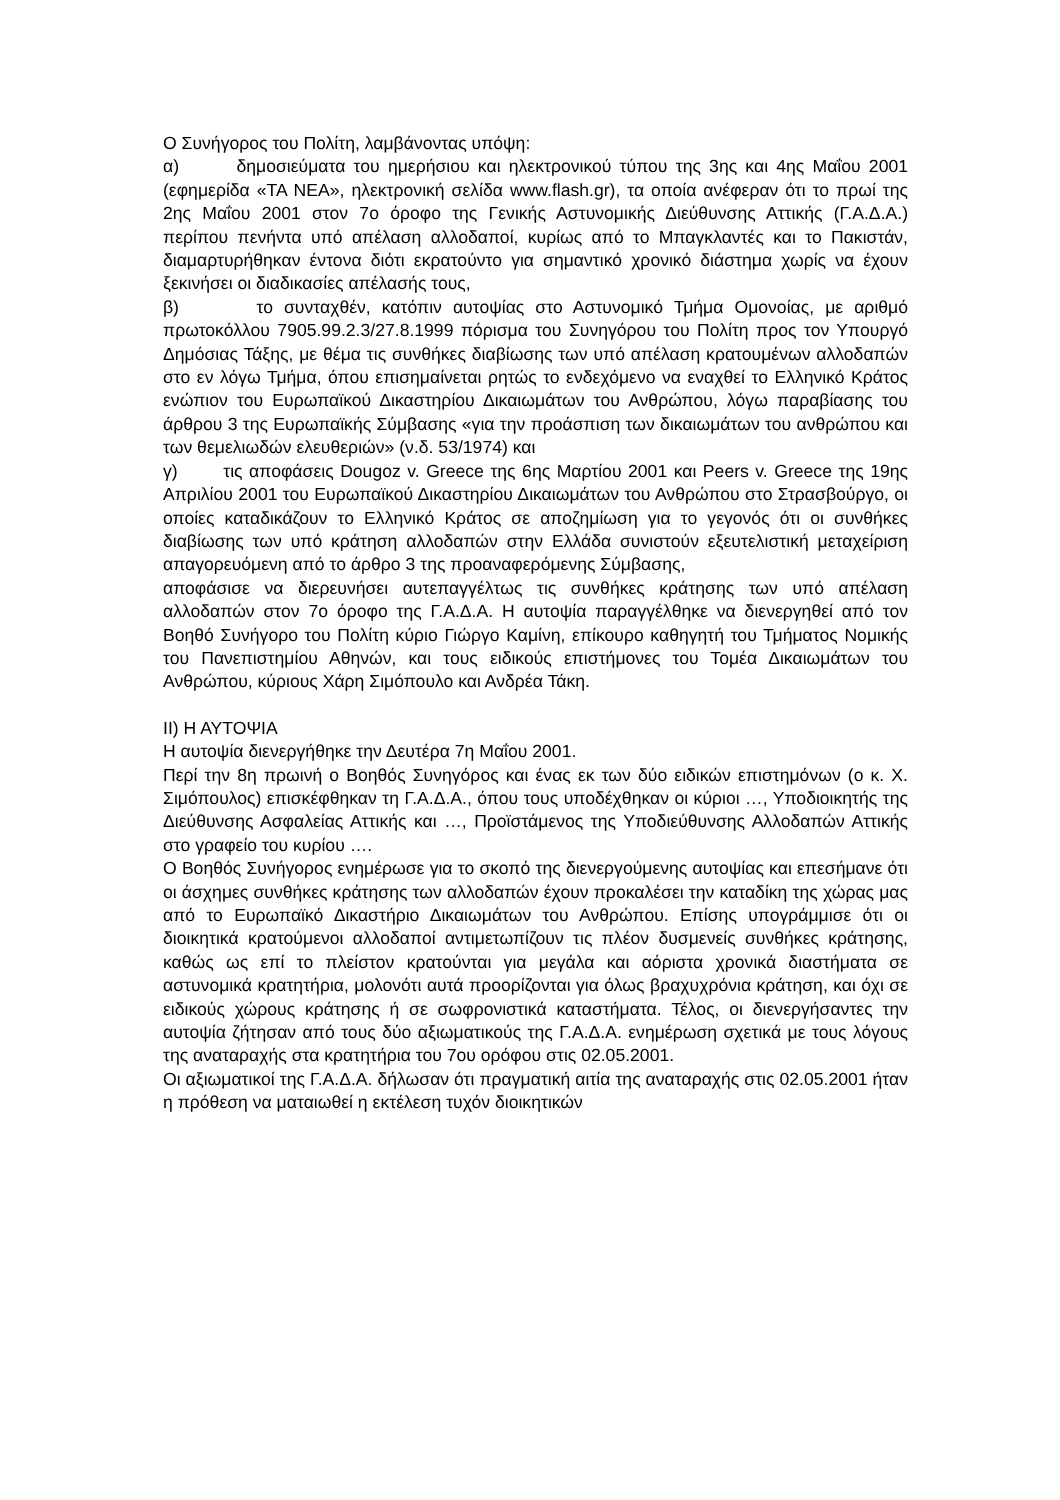Ο Συνήγορος του Πολίτη, λαμβάνοντας υπόψη:
α) δημοσιεύματα του ημερήσιου και ηλεκτρονικού τύπου της 3ης και 4ης Μαΐου 2001 (εφημερίδα «ΤΑ ΝΕΑ», ηλεκτρονική σελίδα www.flash.gr), τα οποία ανέφεραν ότι το πρωί της 2ης Μαΐου 2001 στον 7ο όροφο της Γενικής Αστυνομικής Διεύθυνσης Αττικής (Γ.Α.Δ.Α.) περίπου πενήντα υπό απέλαση αλλοδαποί, κυρίως από το Μπαγκλαντές και το Πακιστάν, διαμαρτυρήθηκαν έντονα διότι εκρατούντο για σημαντικό χρονικό διάστημα χωρίς να έχουν ξεκινήσει οι διαδικασίες απέλασής τους,
β) το συνταχθέν, κατόπιν αυτοψίας στο Αστυνομικό Τμήμα Ομονοίας, με αριθμό πρωτοκόλλου 7905.99.2.3/27.8.1999 πόρισμα του Συνηγόρου του Πολίτη προς τον Υπουργό Δημόσιας Τάξης, με θέμα τις συνθήκες διαβίωσης των υπό απέλαση κρατουμένων αλλοδαπών στο εν λόγω Τμήμα, όπου επισημαίνεται ρητώς το ενδεχόμενο να εναχθεί το Ελληνικό Κράτος ενώπιον του Ευρωπαϊκού Δικαστηρίου Δικαιωμάτων του Ανθρώπου, λόγω παραβίασης του άρθρου 3 της Ευρωπαϊκής Σύμβασης «για την προάσπιση των δικαιωμάτων του ανθρώπου και των θεμελιωδών ελευθεριών» (ν.δ. 53/1974) και
γ) τις αποφάσεις Dougoz v. Greece της 6ης Μαρτίου 2001 και Peers v. Greece της 19ης Απριλίου 2001 του Ευρωπαϊκού Δικαστηρίου Δικαιωμάτων του Ανθρώπου στο Στρασβούργο, οι οποίες καταδικάζουν το Ελληνικό Κράτος σε αποζημίωση για το γεγονός ότι οι συνθήκες διαβίωσης των υπό κράτηση αλλοδαπών στην Ελλάδα συνιστούν εξευτελιστική μεταχείριση απαγορευόμενη από το άρθρο 3 της προαναφερόμενης Σύμβασης,
αποφάσισε να διερευνήσει αυτεπαγγέλτως τις συνθήκες κράτησης των υπό απέλαση αλλοδαπών στον 7ο όροφο της Γ.Α.Δ.Α. Η αυτοψία παραγγέλθηκε να διενεργηθεί από τον Βοηθό Συνήγορο του Πολίτη κύριο Γιώργο Καμίνη, επίκουρο καθηγητή του Τμήματος Νομικής του Πανεπιστημίου Αθηνών, και τους ειδικούς επιστήμονες του Τομέα Δικαιωμάτων του Ανθρώπου, κύριους Χάρη Σιμόπουλο και Ανδρέα Τάκη.
ΙΙ) Η ΑΥΤΟΨΙΑ
Η αυτοψία διενεργήθηκε την Δευτέρα 7η Μαΐου 2001.
Περί την 8η πρωινή ο Βοηθός Συνηγόρος και ένας εκ των δύο ειδικών επιστημόνων (ο κ. Χ. Σιμόπουλος) επισκέφθηκαν τη Γ.Α.Δ.Α., όπου τους υποδέχθηκαν οι κύριοι …, Υποδιοικητής της Διεύθυνσης Ασφαλείας Αττικής και …, Προϊστάμενος της Υποδιεύθυνσης Αλλοδαπών Αττικής στο γραφείο του κυρίου ….
Ο Βοηθός Συνήγορος ενημέρωσε για το σκοπό της διενεργούμενης αυτοψίας και επεσήμανε ότι οι άσχημες συνθήκες κράτησης των αλλοδαπών έχουν προκαλέσει την καταδίκη της χώρας μας από το Ευρωπαϊκό Δικαστήριο Δικαιωμάτων του Ανθρώπου. Επίσης υπογράμμισε ότι οι διοικητικά κρατούμενοι αλλοδαποί αντιμετωπίζουν τις πλέον δυσμενείς συνθήκες κράτησης, καθώς ως επί το πλείστον κρατούνται για μεγάλα και αόριστα χρονικά διαστήματα σε αστυνομικά κρατητήρια, μολονότι αυτά προορίζονται για όλως βραχυχρόνια κράτηση, και όχι σε ειδικούς χώρους κράτησης ή σε σωφρονιστικά καταστήματα. Τέλος, οι διενεργήσαντες την αυτοψία ζήτησαν από τους δύο αξιωματικούς της Γ.Α.Δ.Α. ενημέρωση σχετικά με τους λόγους της αναταραχής στα κρατητήρια του 7ου ορόφου στις 02.05.2001.
Οι αξιωματικοί της Γ.Α.Δ.Α. δήλωσαν ότι πραγματική αιτία της αναταραχής στις 02.05.2001 ήταν η πρόθεση να ματαιωθεί η εκτέλεση τυχόν διοικητικών